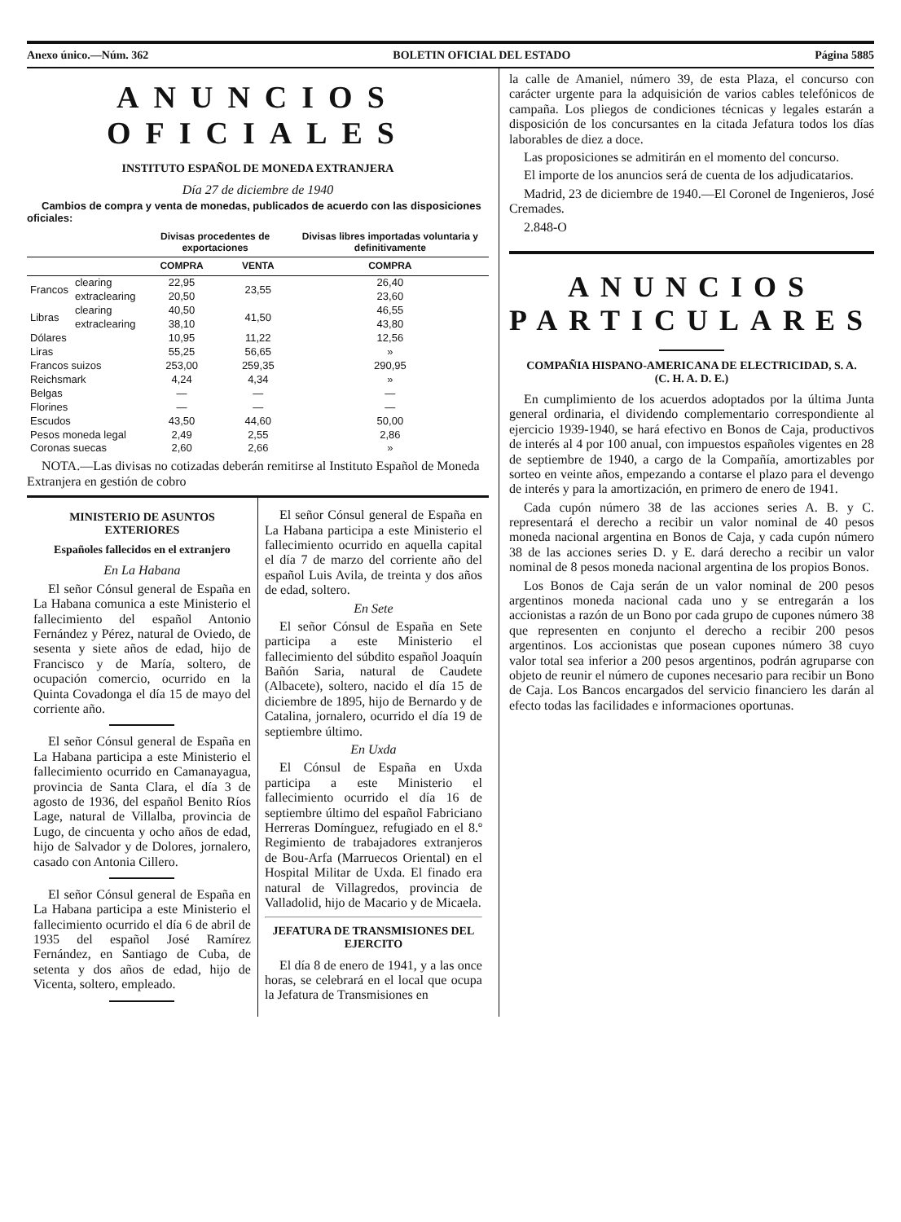Anexo único.—Núm. 362 BOLETIN OFICIAL DEL ESTADO Página 5885
ANUNCIOS OFICIALES
INSTITUTO ESPAÑOL DE MONEDA EXTRANJERA
Día 27 de diciembre de 1940
Cambios de compra y venta de monedas, publicados de acuerdo con las disposiciones oficiales:
| | | Divisas procedentes de exportaciones | | Divisas libres importadas voluntaria y definitivamente |
| --- | --- | --- | --- | --- |
| | | COMPRA | VENTA | COMPRA |
| Francos | clearing | 22,95 | 23,55 | 26,40 |
| | extraclearing | 20,50 | | 23,60 |
| Libras | clearing | 40,50 | 41,50 | 46,55 |
| | extraclearing | 38,10 | | 43,80 |
| Dólares | | 10,95 | 11,22 | 12,56 |
| Liras | | 55,25 | 56,65 | » |
| Francos suizos | | 253,00 | 259,35 | 290,95 |
| Reichsmark | | 4,24 | 4,34 | » |
| Belgas | | — | — | — |
| Florines | | — | — | — |
| Escudos | | 43,50 | 44,60 | 50,00 |
| Pesos moneda legal | | 2,49 | 2,55 | 2,86 |
| Coronas suecas | | 2,60 | 2,66 | » |
NOTA.—Las divisas no cotizadas deberán remitirse al Instituto Español de Moneda Extranjera en gestión de cobro
MINISTERIO DE ASUNTOS EXTERIORES
Españoles fallecidos en el extranjero
En La Habana
El señor Cónsul general de España en La Habana comunica a este Ministerio el fallecimiento del español Antonio Fernández y Pérez, natural de Oviedo, de sesenta y siete años de edad, hijo de Francisco y de María, soltero, de ocupación comercio, ocurrido en la Quinta Covadonga el día 15 de mayo del corriente año.
El señor Cónsul general de España en La Habana participa a este Ministerio el fallecimiento ocurrido en Camanayagua, provincia de Santa Clara, el día 3 de agosto de 1936, del español Benito Ríos Lage, natural de Villalba, provincia de Lugo, de cincuenta y ocho años de edad, hijo de Salvador y de Dolores, jornalero, casado con Antonia Cillero.
El señor Cónsul general de España en La Habana participa a este Ministerio el fallecimiento ocurrido el día 6 de abril de 1935 del español José Ramírez Fernández, en Santiago de Cuba, de setenta y dos años de edad, hijo de Vicenta, soltero, empleado.
El señor Cónsul general de España en La Habana participa a este Ministerio el fallecimiento ocurrido en aquella capital el día 7 de marzo del corriente año del español Luis Avila, de treinta y dos años de edad, soltero.
En Sete
El señor Cónsul de España en Sete participa a este Ministerio el fallecimiento del súbdito español Joaquín Bañón Saria, natural de Caudete (Albacete), soltero, nacido el día 15 de diciembre de 1895, hijo de Bernardo y de Catalina, jornalero, ocurrido el día 19 de septiembre último.
En Uxda
El Cónsul de España en Uxda participa a este Ministerio el fallecimiento ocurrido el día 16 de septiembre último del español Fabriciano Herreras Domínguez, refugiado en el 8.º Regimiento de trabajadores extranjeros de Bou-Arfa (Marruecos Oriental) en el Hospital Militar de Uxda. El finado era natural de Villagredos, provincia de Valladolid, hijo de Macario y de Micaela.
JEFATURA DE TRANSMISIONES DEL EJERCITO
El día 8 de enero de 1941, y a las once horas, se celebrará en el local que ocupa la Jefatura de Transmisiones en
la calle de Amaniel, número 39, de esta Plaza, el concurso con carácter urgente para la adquisición de varios cables telefónicos de campaña. Los pliegos de condiciones técnicas y legales estarán a disposición de los concursantes en la citada Jefatura todos los días laborables de diez a doce.
Las proposiciones se admitirán en el momento del concurso.
El importe de los anuncios será de cuenta de los adjudicatarios.
Madrid, 23 de diciembre de 1940.—El Coronel de Ingenieros, José Cremades.
2.848-O
ANUNCIOS PARTICULARES
COMPAÑIA HISPANO-AMERICANA DE ELECTRICIDAD, S. A.
(C. H. A. D. E.)
En cumplimiento de los acuerdos adoptados por la última Junta general ordinaria, el dividendo complementario correspondiente al ejercicio 1939-1940, se hará efectivo en Bonos de Caja, productivos de interés al 4 por 100 anual, con impuestos españoles vigentes en 28 de septiembre de 1940, a cargo de la Compañía, amortizables por sorteo en veinte años, empezando a contarse el plazo para el devengo de interés y para la amortización, en primero de enero de 1941.
Cada cupón número 38 de las acciones series A. B. y C. representará el derecho a recibir un valor nominal de 40 pesos moneda nacional argentina en Bonos de Caja, y cada cupón número 38 de las acciones series D. y E. dará derecho a recibir un valor nominal de 8 pesos moneda nacional argentina de los propios Bonos.
Los Bonos de Caja serán de un valor nominal de 200 pesos argentinos moneda nacional cada uno y se entregarán a los accionistas a razón de un Bono por cada grupo de cupones número 38 que representen en conjunto el derecho a recibir 200 pesos argentinos. Los accionistas que posean cupones número 38 cuyo valor total sea inferior a 200 pesos argentinos, podrán agruparse con objeto de reunir el número de cupones necesario para recibir un Bono de Caja. Los Bancos encargados del servicio financiero les darán al efecto todas las facilidades e informaciones oportunas.